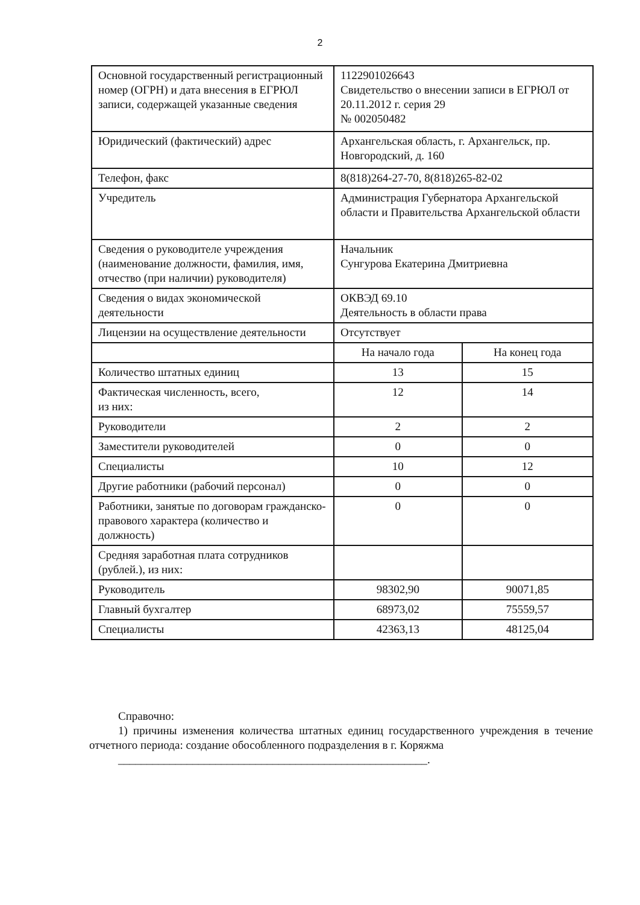2
| Основной государственный регистрационный номер (ОГРН) и дата внесения в ЕГРЮЛ записи, содержащей указанные сведения | 1122901026643 Свидетельство о внесении записи в ЕГРЮЛ от 20.11.2012 г. серия 29 № 002050482 | |
| Юридический (фактический) адрес | Архангельская область, г. Архангельск, пр. Новгородский, д. 160 | |
| Телефон, факс | 8(818)264-27-70, 8(818)265-82-02 | |
| Учредитель | Администрация Губернатора Архангельской области и Правительства Архангельской области | |
| Сведения о руководителе учреждения (наименование должности, фамилия, имя, отчество (при наличии) руководителя) | Начальник Сунгурова Екатерина Дмитриевна | |
| Сведения о видах экономической деятельности | ОКВЭД 69.10 Деятельность в области права | |
| Лицензии на осуществление деятельности | Отсутствует | |
| | На начало года | На конец года |
| Количество штатных единиц | 13 | 15 |
| Фактическая численность, всего, из них: | 12 | 14 |
| Руководители | 2 | 2 |
| Заместители руководителей | 0 | 0 |
| Специалисты | 10 | 12 |
| Другие работники (рабочий персонал) | 0 | 0 |
| Работники, занятые по договорам гражданско-правового характера (количество и должность) | 0 | 0 |
| Средняя заработная плата сотрудников (рублей.), из них: | | |
| Руководитель | 98302,90 | 90071,85 |
| Главный бухгалтер | 68973,02 | 75559,57 |
| Специалисты | 42363,13 | 48125,04 |
Справочно:
1) причины изменения количества штатных единиц государственного учреждения в течение отчетного периода: создание обособленного подразделения в г. Коряжма
______________________________________________________.